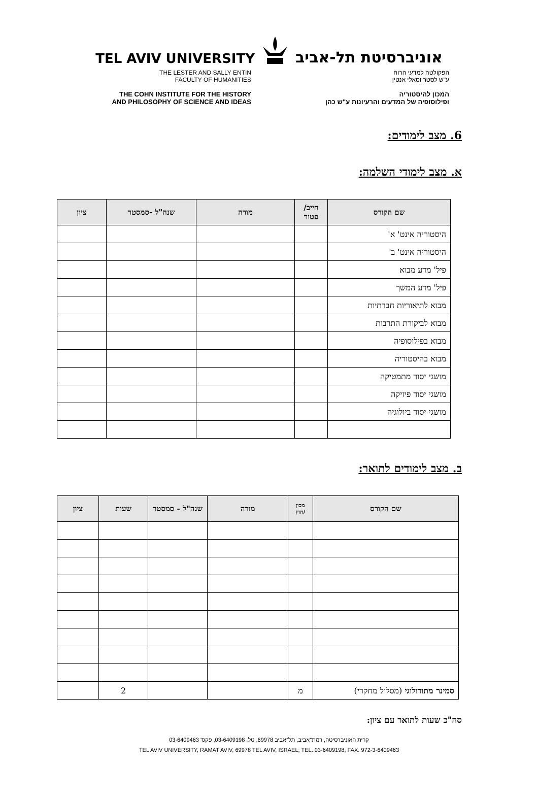TEL AVIV UNIVERSITY אוניברסיטת תל-אביב
THE LESTER AND SALLY ENTIN
FACULTY OF HUMANITIES
THE COHN INSTITUTE FOR THE HISTORY
AND PHILOSOPHY OF SCIENCE AND IDEAS
הפקולטה למדעי הרוח
ע"ש לסטר וסאלי אנטין
המכון להיסטוריה
ופילוסופיה של המדעים והרעיונות ע"ש כהן
6. מצב לימודים:
א. מצב לימודי השלמה:
| שם הקורס | חייב/ פטור | מורה | שנה"ל -סמסטר | ציון |
| --- | --- | --- | --- | --- |
| היסטוריה אינט' א' | | | | |
| היסטוריה אינט' ב' | | | | |
| פיל' מדע מבוא | | | | |
| פיל' מדע המשך | | | | |
| מבוא לתיאוריות חברתיות | | | | |
| מבוא לביקורת התרבות | | | | |
| מבוא בפילוסופיה | | | | |
| מבוא בהיסטוריה | | | | |
| מושגי יסוד מתמטיקה | | | | |
| מושגי יסוד פיזיקה | | | | |
| מושגי יסוד ביולוגיה | | | | |
ב. מצב לימודים לתואר:
| שם הקורס | מכון /חוץ | מורה | שנה"ל - סמסטר | שעות | ציון |
| --- | --- | --- | --- | --- | --- |
| סמינר מתודולוגי (מסלול מחקרי) | מ | | | 2 | |
סה"כ שעות לתואר עם ציון:
קרית האוניברסיטה, רמת־אביב, תל־אביב 69978, טל. 03-6409198, פקס' 03-6409463
TEL AVIV UNIVERSITY, RAMAT AVIV, 69978 TEL AVIV, ISRAEL; TEL. 03-6409198, FAX. 972-3-6409463